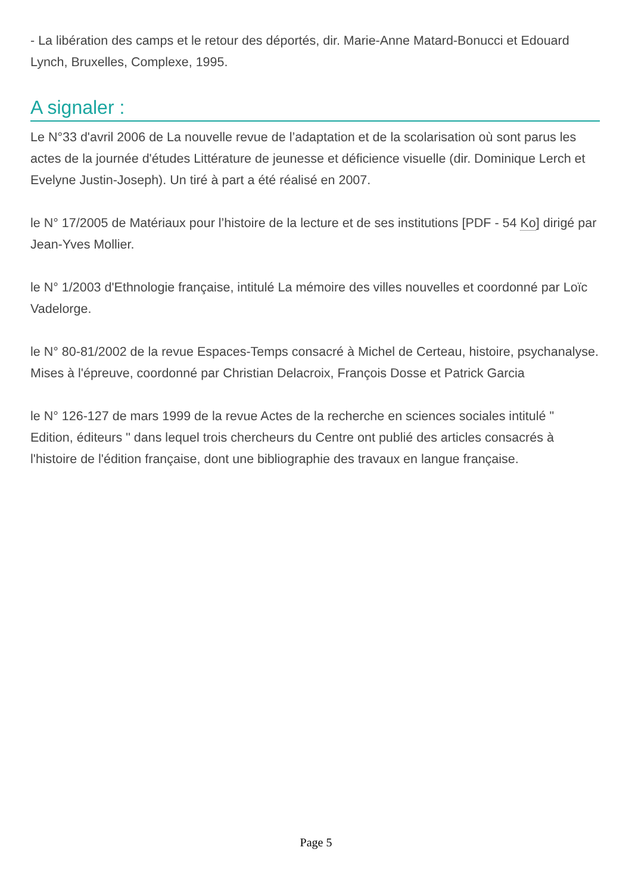- La libération des camps et le retour des déportés, dir. Marie-Anne Matard-Bonucci et Edouard Lynch, Bruxelles, Complexe, 1995.
A signaler :
Le N°33 d'avril 2006 de La nouvelle revue de l’adaptation et de la scolarisation où sont parus les actes de la journée d'études Littérature de jeunesse et déficience visuelle (dir. Dominique Lerch et Evelyne Justin-Joseph). Un tiré à part a été réalisé en 2007.
le N° 17/2005 de Matériaux pour l’histoire de la lecture et de ses institutions [PDF - 54 Ko] dirigé par Jean-Yves Mollier.
le N° 1/2003 d'Ethnologie française, intitulé La mémoire des villes nouvelles et coordonné par Loïc Vadelorge.
le N° 80-81/2002 de la revue Espaces-Temps consacré à Michel de Certeau, histoire, psychanalyse. Mises à l'épreuve, coordonné par Christian Delacroix, François Dosse et Patrick Garcia
le N° 126-127 de mars 1999 de la revue Actes de la recherche en sciences sociales intitulé " Edition, éditeurs " dans lequel trois chercheurs du Centre ont publié des articles consacrés à l'histoire de l'édition française, dont une bibliographie des travaux en langue française.
Page 5